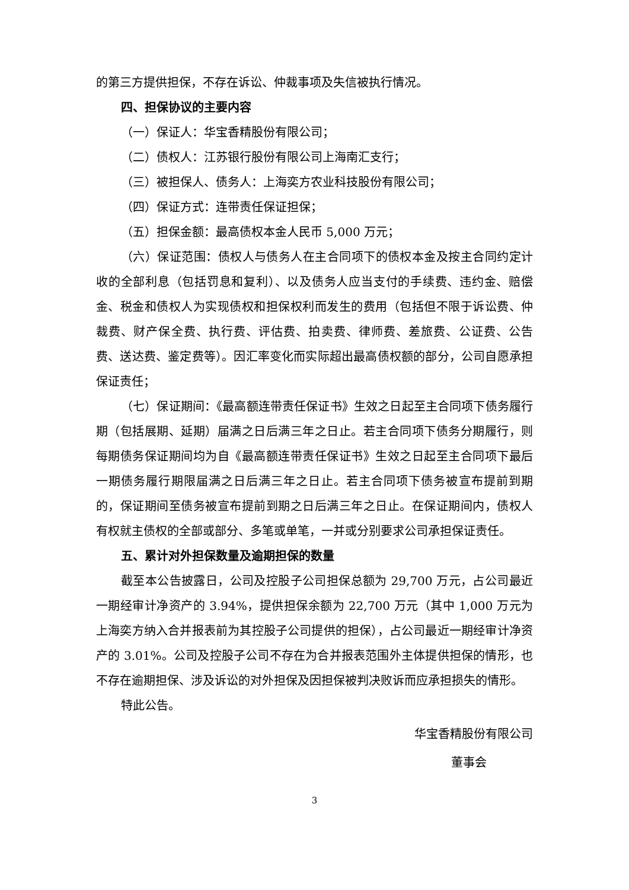的第三方提供担保，不存在诉讼、仲裁事项及失信被执行情况。
四、担保协议的主要内容
（一）保证人：华宝香精股份有限公司；
（二）债权人：江苏银行股份有限公司上海南汇支行；
（三）被担保人、债务人：上海奕方农业科技股份有限公司；
（四）保证方式：连带责任保证担保；
（五）担保金额：最高债权本金人民币 5,000 万元；
（六）保证范围：债权人与债务人在主合同项下的债权本金及按主合同约定计收的全部利息（包括罚息和复利）、以及债务人应当支付的手续费、违约金、赔偿金、税金和债权人为实现债权和担保权利而发生的费用（包括但不限于诉讼费、仲裁费、财产保全费、执行费、评估费、拍卖费、律师费、差旅费、公证费、公告费、送达费、鉴定费等）。因汇率变化而实际超出最高债权额的部分，公司自愿承担保证责任；
（七）保证期间：《最高额连带责任保证书》生效之日起至主合同项下债务履行期（包括展期、延期）届满之日后满三年之日止。若主合同项下债务分期履行，则每期债务保证期间均为自《最高额连带责任保证书》生效之日起至主合同项下最后一期债务履行期限届满之日后满三年之日止。若主合同项下债务被宣布提前到期的，保证期间至债务被宣布提前到期之日后满三年之日止。在保证期间内，债权人有权就主债权的全部或部分、多笔或单笔，一并或分别要求公司承担保证责任。
五、累计对外担保数量及逾期担保的数量
截至本公告披露日，公司及控股子公司担保总额为 29,700 万元，占公司最近一期经审计净资产的 3.94%，提供担保余额为 22,700 万元（其中 1,000 万元为上海奕方纳入合并报表前为其控股子公司提供的担保），占公司最近一期经审计净资产的 3.01%。公司及控股子公司不存在为合并报表范围外主体提供担保的情形，也不存在逾期担保、涉及诉讼的对外担保及因担保被判决败诉而应承担损失的情形。
特此公告。
华宝香精股份有限公司
董事会
3